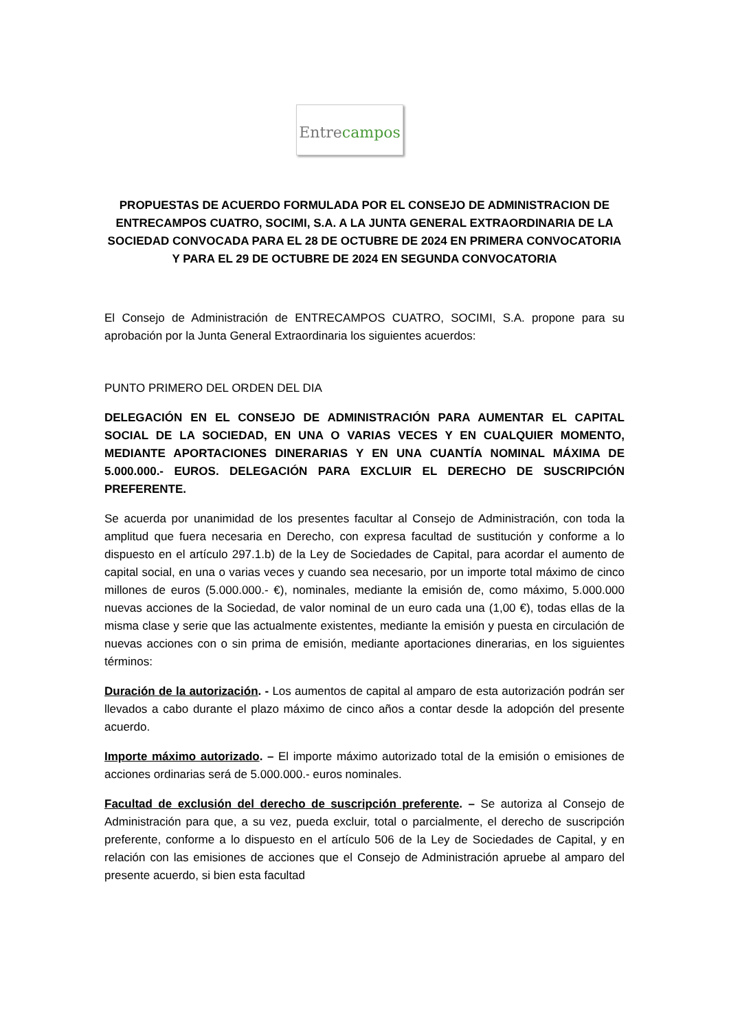Entre campos
PROPUESTAS DE ACUERDO FORMULADA POR EL CONSEJO DE ADMINISTRACION DE ENTRECAMPOS CUATRO, SOCIMI, S.A. A LA JUNTA GENERAL EXTRAORDINARIA DE LA SOCIEDAD CONVOCADA PARA EL 28 DE OCTUBRE DE 2024 EN PRIMERA CONVOCATORIA Y PARA EL 29 DE OCTUBRE DE 2024 EN SEGUNDA CONVOCATORIA
El Consejo de Administración de ENTRECAMPOS CUATRO, SOCIMI, S.A. propone para su aprobación por la Junta General Extraordinaria los siguientes acuerdos:
PUNTO PRIMERO DEL ORDEN DEL DIA
DELEGACIÓN EN EL CONSEJO DE ADMINISTRACIÓN PARA AUMENTAR EL CAPITAL SOCIAL DE LA SOCIEDAD, EN UNA O VARIAS VECES Y EN CUALQUIER MOMENTO, MEDIANTE APORTACIONES DINERARIAS Y EN UNA CUANTÍA NOMINAL MÁXIMA DE 5.000.000.- EUROS. DELEGACIÓN PARA EXCLUIR EL DERECHO DE SUSCRIPCIÓN PREFERENTE.
Se acuerda por unanimidad de los presentes facultar al Consejo de Administración, con toda la amplitud que fuera necesaria en Derecho, con expresa facultad de sustitución y conforme a lo dispuesto en el artículo 297.1.b) de la Ley de Sociedades de Capital, para acordar el aumento de capital social, en una o varias veces y cuando sea necesario, por un importe total máximo de cinco millones de euros (5.000.000.- €), nominales, mediante la emisión de, como máximo, 5.000.000 nuevas acciones de la Sociedad, de valor nominal de un euro cada una (1,00 €), todas ellas de la misma clase y serie que las actualmente existentes, mediante la emisión y puesta en circulación de nuevas acciones con o sin prima de emisión, mediante aportaciones dinerarias, en los siguientes términos:
Duración de la autorización. - Los aumentos de capital al amparo de esta autorización podrán ser llevados a cabo durante el plazo máximo de cinco años a contar desde la adopción del presente acuerdo.
Importe máximo autorizado. – El importe máximo autorizado total de la emisión o emisiones de acciones ordinarias será de 5.000.000.- euros nominales.
Facultad de exclusión del derecho de suscripción preferente. – Se autoriza al Consejo de Administración para que, a su vez, pueda excluir, total o parcialmente, el derecho de suscripción preferente, conforme a lo dispuesto en el artículo 506 de la Ley de Sociedades de Capital, y en relación con las emisiones de acciones que el Consejo de Administración apruebe al amparo del presente acuerdo, si bien esta facultad